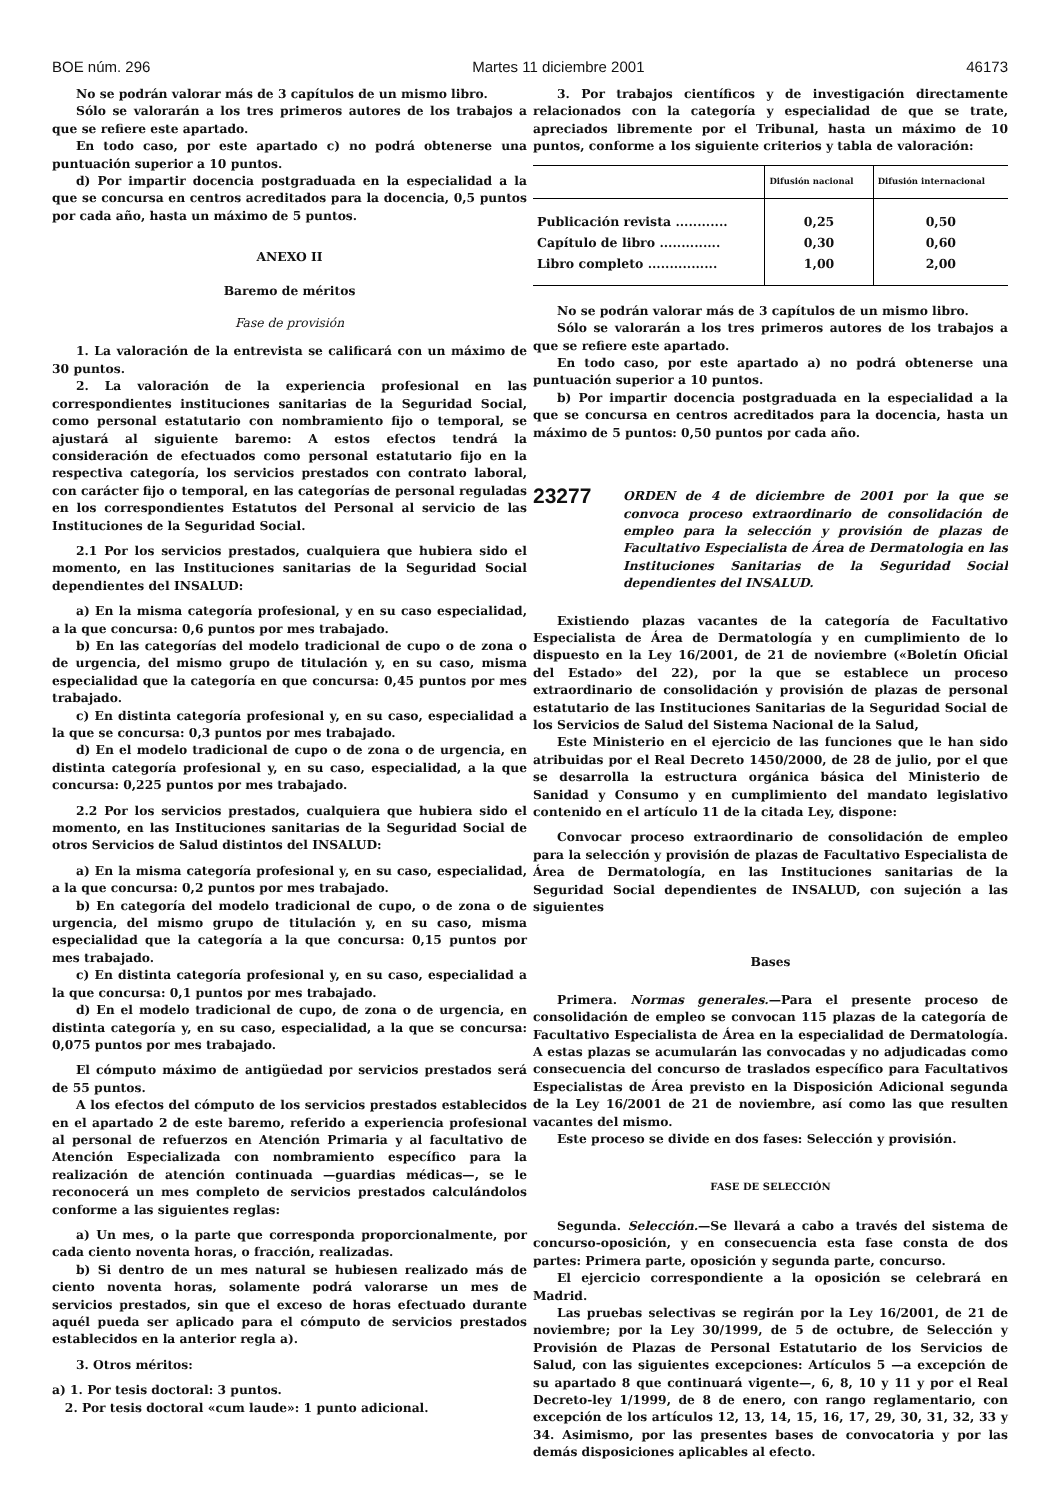BOE núm. 296 Martes 11 diciembre 2001 46173
No se podrán valorar más de 3 capítulos de un mismo libro.
Sólo se valorarán a los tres primeros autores de los trabajos a que se refiere este apartado.
En todo caso, por este apartado c) no podrá obtenerse una puntuación superior a 10 puntos.
d) Por impartir docencia postgraduada en la especialidad a la que se concursa en centros acreditados para la docencia, 0,5 puntos por cada año, hasta un máximo de 5 puntos.
ANEXO II
Baremo de méritos
Fase de provisión
1. La valoración de la entrevista se calificará con un máximo de 30 puntos.
2. La valoración de la experiencia profesional en las correspondientes instituciones sanitarias de la Seguridad Social, como personal estatutario con nombramiento fijo o temporal, se ajustará al siguiente baremo: A estos efectos tendrá la consideración de efectuados como personal estatutario fijo en la respectiva categoría, los servicios prestados con contrato laboral, con carácter fijo o temporal, en las categorías de personal reguladas en los correspondientes Estatutos del Personal al servicio de las Instituciones de la Seguridad Social.
2.1 Por los servicios prestados, cualquiera que hubiera sido el momento, en las Instituciones sanitarias de la Seguridad Social dependientes del INSALUD:
a) En la misma categoría profesional, y en su caso especialidad, a la que concursa: 0,6 puntos por mes trabajado.
b) En las categorías del modelo tradicional de cupo o de zona o de urgencia, del mismo grupo de titulación y, en su caso, misma especialidad que la categoría en que concursa: 0,45 puntos por mes trabajado.
c) En distinta categoría profesional y, en su caso, especialidad a la que se concursa: 0,3 puntos por mes trabajado.
d) En el modelo tradicional de cupo o de zona o de urgencia, en distinta categoría profesional y, en su caso, especialidad, a la que concursa: 0,225 puntos por mes trabajado.
2.2 Por los servicios prestados, cualquiera que hubiera sido el momento, en las Instituciones sanitarias de la Seguridad Social de otros Servicios de Salud distintos del INSALUD:
a) En la misma categoría profesional y, en su caso, especialidad, a la que concursa: 0,2 puntos por mes trabajado.
b) En categoría del modelo tradicional de cupo, o de zona o de urgencia, del mismo grupo de titulación y, en su caso, misma especialidad que la categoría a la que concursa: 0,15 puntos por mes trabajado.
c) En distinta categoría profesional y, en su caso, especialidad a la que concursa: 0,1 puntos por mes trabajado.
d) En el modelo tradicional de cupo, de zona o de urgencia, en distinta categoría y, en su caso, especialidad, a la que se concursa: 0,075 puntos por mes trabajado.
El cómputo máximo de antigüedad por servicios prestados será de 55 puntos.
A los efectos del cómputo de los servicios prestados establecidos en el apartado 2 de este baremo, referido a experiencia profesional al personal de refuerzos en Atención Primaria y al facultativo de Atención Especializada con nombramiento específico para la realización de atención continuada —guardias médicas—, se le reconocerá un mes completo de servicios prestados calculándolos conforme a las siguientes reglas:
a) Un mes, o la parte que corresponda proporcionalmente, por cada ciento noventa horas, o fracción, realizadas.
b) Si dentro de un mes natural se hubiesen realizado más de ciento noventa horas, solamente podrá valorarse un mes de servicios prestados, sin que el exceso de horas efectuado durante aquél pueda ser aplicado para el cómputo de servicios prestados establecidos en la anterior regla a).
3. Otros méritos:
a) 1. Por tesis doctoral: 3 puntos.
2. Por tesis doctoral «cum laude»: 1 punto adicional.
3. Por trabajos científicos y de investigación directamente relacionados con la categoría y especialidad de que se trate, apreciados libremente por el Tribunal, hasta un máximo de 10 puntos, conforme a los siguiente criterios y tabla de valoración:
| | Difusión nacional | Difusión internacional |
| --- | --- | --- |
| Publicación revista ............ | 0,25 | 0,50 |
| Capítulo de libro .............. | 0,30 | 0,60 |
| Libro completo ................ | 1,00 | 2,00 |
No se podrán valorar más de 3 capítulos de un mismo libro.
Sólo se valorarán a los tres primeros autores de los trabajos a que se refiere este apartado.
En todo caso, por este apartado a) no podrá obtenerse una puntuación superior a 10 puntos.
b) Por impartir docencia postgraduada en la especialidad a la que se concursa en centros acreditados para la docencia, hasta un máximo de 5 puntos: 0,50 puntos por cada año.
23277
ORDEN de 4 de diciembre de 2001 por la que se convoca proceso extraordinario de consolidación de empleo para la selección y provisión de plazas de Facultativo Especialista de Área de Dermatologia en las Instituciones Sanitarias de la Seguridad Social dependientes del INSALUD.
Existiendo plazas vacantes de la categoría de Facultativo Especialista de Área de Dermatología y en cumplimiento de lo dispuesto en la Ley 16/2001, de 21 de noviembre («Boletín Oficial del Estado» del 22), por la que se establece un proceso extraordinario de consolidación y provisión de plazas de personal estatutario de las Instituciones Sanitarias de la Seguridad Social de los Servicios de Salud del Sistema Nacional de la Salud,
Este Ministerio en el ejercicio de las funciones que le han sido atribuidas por el Real Decreto 1450/2000, de 28 de julio, por el que se desarrolla la estructura orgánica básica del Ministerio de Sanidad y Consumo y en cumplimiento del mandato legislativo contenido en el artículo 11 de la citada Ley, dispone:
Convocar proceso extraordinario de consolidación de empleo para la selección y provisión de plazas de Facultativo Especialista de Área de Dermatología, en las Instituciones sanitarias de la Seguridad Social dependientes de INSALUD, con sujeción a las siguientes
Bases
Primera. Normas generales.—Para el presente proceso de consolidación de empleo se convocan 115 plazas de la categoría de Facultativo Especialista de Área en la especialidad de Dermatología. A estas plazas se acumularán las convocadas y no adjudicadas como consecuencia del concurso de traslados específico para Facultativos Especialistas de Área previsto en la Disposición Adicional segunda de la Ley 16/2001 de 21 de noviembre, así como las que resulten vacantes del mismo.
Este proceso se divide en dos fases: Selección y provisión.
FASE DE SELECCIÓN
Segunda. Selección.—Se llevará a cabo a través del sistema de concurso-oposición, y en consecuencia esta fase consta de dos partes: Primera parte, oposición y segunda parte, concurso.
El ejercicio correspondiente a la oposición se celebrará en Madrid.
Las pruebas selectivas se regirán por la Ley 16/2001, de 21 de noviembre; por la Ley 30/1999, de 5 de octubre, de Selección y Provisión de Plazas de Personal Estatutario de los Servicios de Salud, con las siguientes excepciones: Artículos 5 —a excepción de su apartado 8 que continuará vigente—, 6, 8, 10 y 11 y por el Real Decreto-ley 1/1999, de 8 de enero, con rango reglamentario, con excepción de los artículos 12, 13, 14, 15, 16, 17, 29, 30, 31, 32, 33 y 34. Asimismo, por las presentes bases de convocatoria y por las demás disposiciones aplicables al efecto.